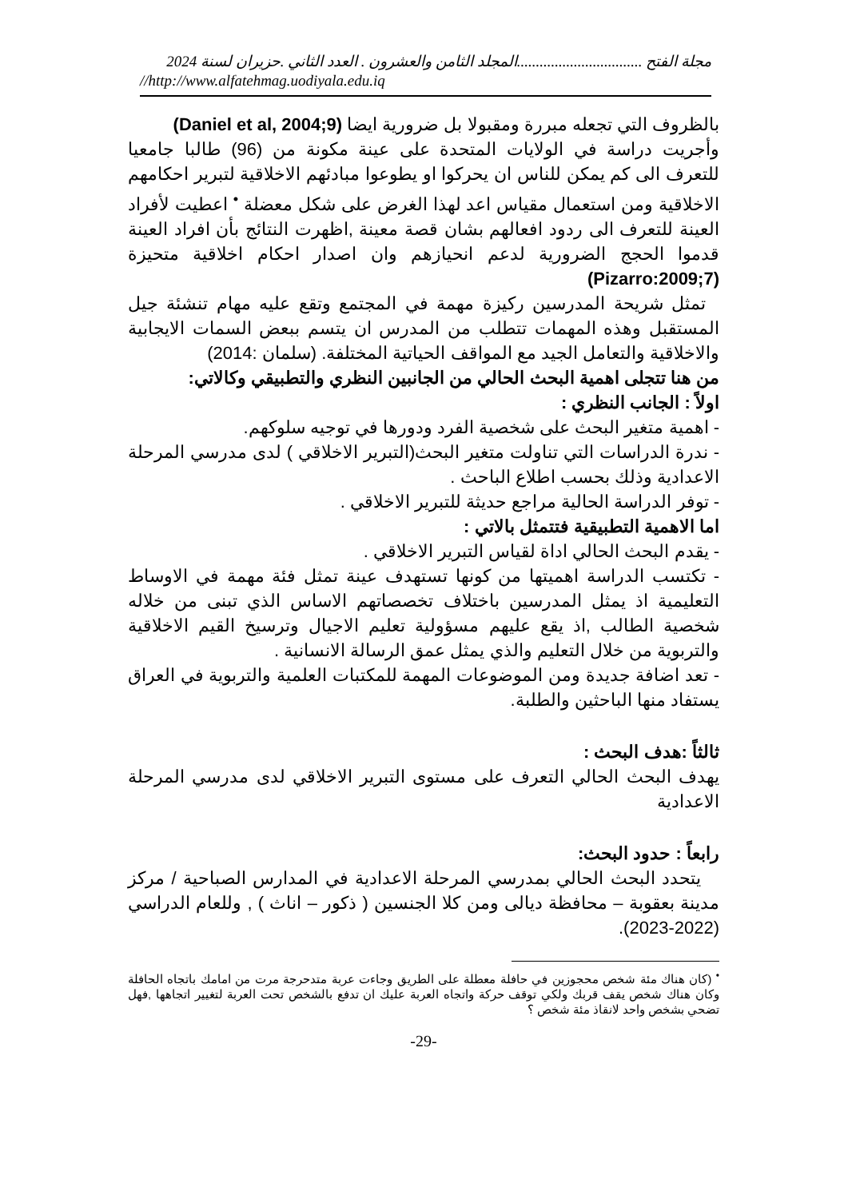مجلة الفتح .................................المجلد الثامن والعشرون . العدد الثاني .حزيران لسنة 2024
//http://www.alfatehmag.uodiyala.edu.iq
بالظروف التي تجعله مبررة ومقبولا بل ضرورية ايضا (Daniel et al, 2004;9)
وأجريت دراسة في الولايات المتحدة على عينة مكونة من (96) طالبا جامعيا للتعرف الى كم يمكن للناس ان يحركوا او يطوعوا مبادئهم الاخلاقية لتبرير احكامهم الاخلاقية ومن استعمال مقياس اعد لهذا الغرض على شكل معضلة <sup>•</sup> اعطيت لأفراد العينة للتعرف الى ردود افعالهم بشان قصة معينة ,اظهرت النتائج بأن افراد العينة قدموا الحجج الضرورية لدعم انحيازهم وان اصدار احكام اخلاقية متحيزة (Pizarro:2009;7)
تمثل شريحة المدرسين ركيزة مهمة في المجتمع وتقع عليه مهام تنشئة جيل المستقبل وهذه المهمات تتطلب من المدرس ان يتسم ببعض السمات الايجابية والاخلاقية والتعامل الجيد مع المواقف الحياتية المختلفة. (سلمان :2014)
من هنا تتجلى اهمية البحث الحالي من الجانبين النظري والتطبيقي وكالاتي:
اولاً : الجانب النظري :
- اهمية متغير البحث على شخصية الفرد ودورها في توجيه سلوكهم.
- ندرة الدراسات التي تناولت متغير البحث(التبرير الاخلاقي ) لدى مدرسي المرحلة الاعدادية وذلك بحسب اطلاع الباحث .
- توفر الدراسة الحالية مراجع حديثة للتبرير الاخلاقي .
اما الاهمية التطبيقية فتتمثل بالاتي :
- يقدم البحث الحالي اداة لقياس التبرير الاخلاقي .
- تكتسب الدراسة اهميتها من كونها تستهدف عينة تمثل فئة مهمة في الاوساط التعليمية اذ يمثل المدرسين باختلاف تخصصاتهم الاساس الذي تبنى من خلاله شخصية الطالب ,اذ يقع عليهم مسؤولية تعليم الاجيال وترسيخ القيم الاخلاقية والتربوية من خلال التعليم والذي يمثل عمق الرسالة الانسانية .
- تعد اضافة جديدة ومن الموضوعات المهمة للمكتبات العلمية والتربوية في العراق يستفاد منها الباحثين والطلبة.
ثالثاً :هدف البحث :
يهدف البحث الحالي التعرف على مستوى التبرير الاخلاقي لدى مدرسي المرحلة الاعدادية
رابعاً : حدود البحث:
يتحدد البحث الحالي بمدرسي المرحلة الاعدادية في المدارس الصباحية / مركز مدينة بعقوبة – محافظة ديالى ومن كلا الجنسين ( ذكور – اناث ) , وللعام الدراسي (2022-2023).
<sup>•</sup> (كان هناك مئة شخص محجوزين في حافلة معطلة على الطريق وجاءت عربة متدحرجة مرت من امامك باتجاه الحافلة وكان هناك شخص يقف قربك ولكي توقف حركة واتجاه العربة عليك ان تدفع بالشخص تحت العربة لتغيير اتجاهها ,فهل تضحي بشخص واحد لانقاذ مئة شخص ؟
-29-